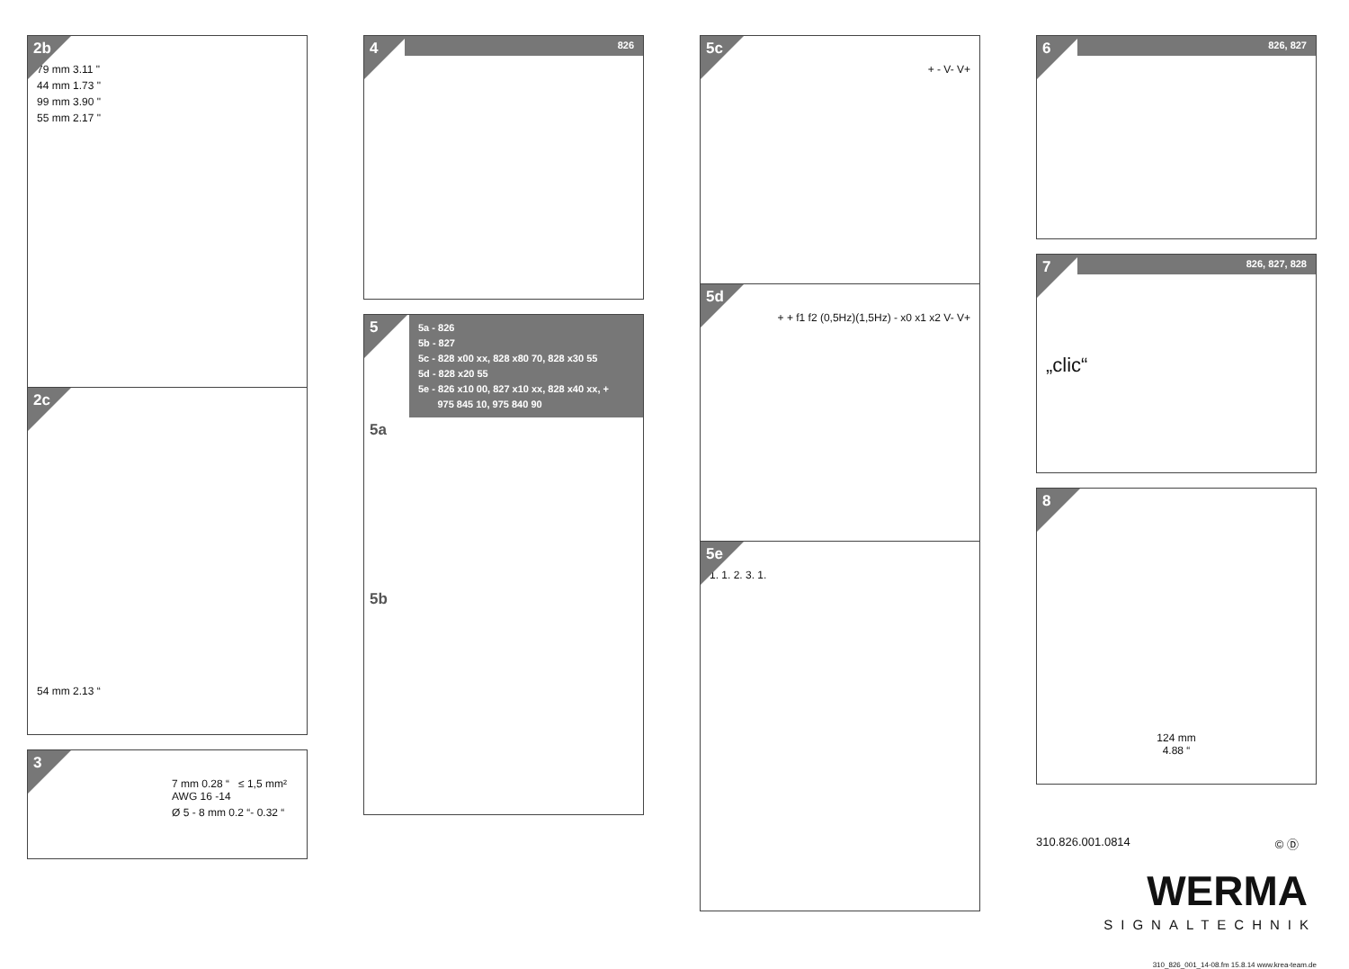2b
79 mm 3.11 "
44 mm 1.73 "
99 mm 3.90 "
55 mm 2.17 "
2c
54 mm 2.13 “
3
7 mm 0.28 “ ≤ 1,5 mm² AWG 16 -14
Ø 5 - 8 mm 0.2 “- 0.32 “
826
4
5
5a - 826
5b - 827
5c - 828 x00 xx, 828 x80 70, 828 x30 55
5d - 828 x20 55
5e - 826 x10 00, 827 x10 xx, 828 x40 xx, +
975 845 10, 975 840 90
5a
5b
5c
+ - V- V+
5d
+ + f1 f2 (0,5Hz)(1,5Hz) - x0 x1 x2 V- V+
5e
1. 1. 2. 3. 1.
826, 827
6
826, 827, 828
7
„clic“
8
124 mm
4.88 “
310.826.001.0814 © Ⓓ
WERMA
SIGNALTECHNIK
310_826_001_14-08.fm 15.8.14 www.krea-team.de